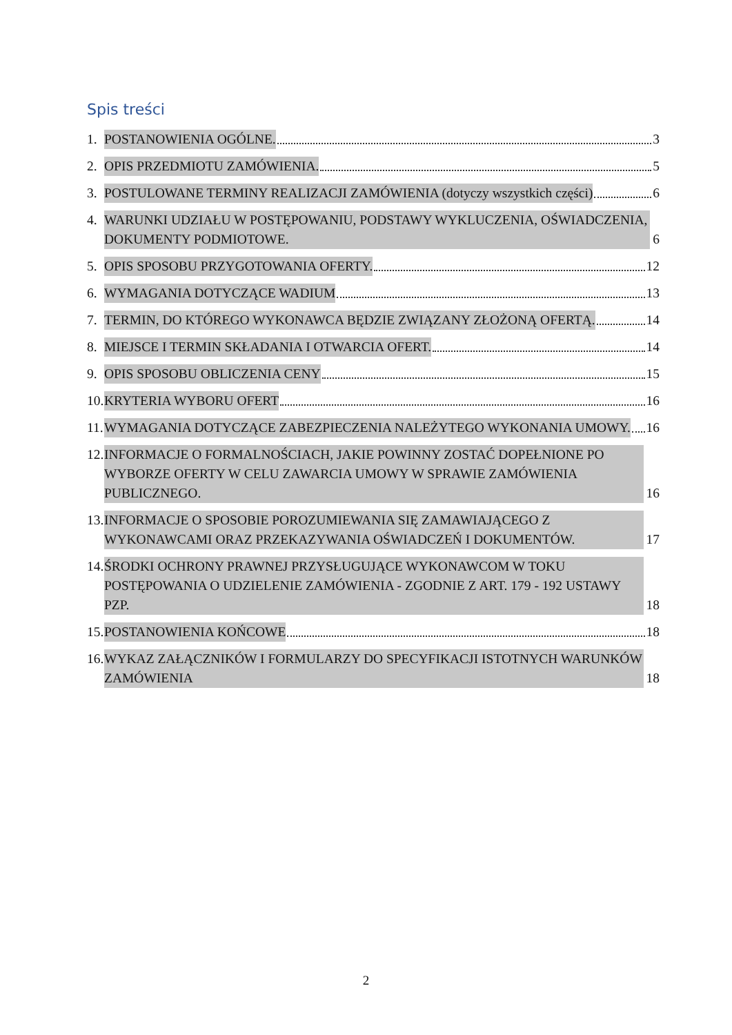Spis treści
1. POSTANOWIENIA OGÓLNE. 3
2. OPIS PRZEDMIOTU ZAMÓWIENIA. 5
3. POSTULOWANE TERMINY REALIZACJI ZAMÓWIENIA (dotyczy wszystkich części) 6
4. WARUNKI UDZIAŁU W POSTĘPOWANIU, PODSTAWY WYKLUCZENIA, OŚWIADCZENIA, DOKUMENTY PODMIOTOWE. 6
5. OPIS SPOSOBU PRZYGOTOWANIA OFERTY. 12
6. WYMAGANIA DOTYCZĄCE WADIUM 13
7. TERMIN, DO KTÓREGO WYKONAWCA BĘDZIE ZWIĄZANY ZŁOŻONĄ OFERTĄ. 14
8. MIEJSCE I TERMIN SKŁADANIA I OTWARCIA OFERT. 14
9. OPIS SPOSOBU OBLICZENIA CENY 15
10.
KRYTERIA WYBORU OFERT 16
11.
WYMAGANIA DOTYCZĄCE ZABEZPIECZENIA NALEŻYTEGO WYKONANIA UMOWY. 16
12.
INFORMACJE O FORMALNOŚCIACH, JAKIE POWINNY ZOSTAĆ DOPEŁNIONE PO WYBORZE OFERTY W CELU ZAWARCIA UMOWY W SPRAWIE ZAMÓWIENIA PUBLICZNEGO. 16
13.
INFORMACJE O SPOSOBIE POROZUMIEWANIA SIĘ ZAMAWIAJĄCEGO Z WYKONAWCAMI ORAZ PRZEKAZYWANIA OŚWIADCZEŃ I DOKUMENTÓW. 17
14.
ŚRODKI OCHRONY PRAWNEJ PRZYSŁUGUJĄCE WYKONAWCOM W TOKU POSTĘPOWANIA O UDZIELENIE ZAMÓWIENIA - ZGODNIE Z ART. 179 - 192 USTAWY PZP. 18
15.
POSTANOWIENIA KOŃCOWE 18
16.
WYKAZ ZAŁĄCZNIKÓW I FORMULARZY DO SPECYFIKACJI ISTOTNYCH WARUNKÓW ZAMÓWIENIA 18
2